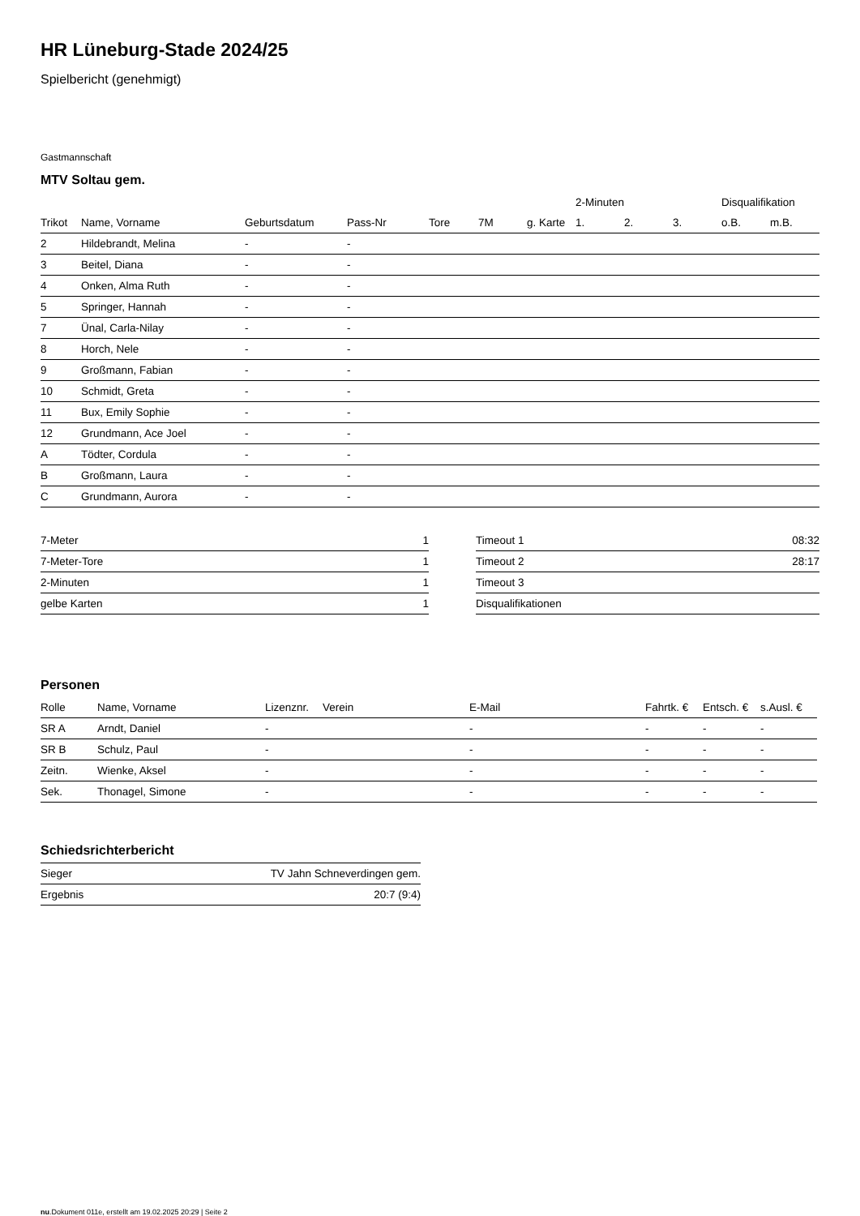HR Lüneburg-Stade 2024/25
Spielbericht (genehmigt)
Gastmannschaft
MTV Soltau gem.
| | | | | | | | | 2-Minuten | | | Disqualifikation | |
| --- | --- | --- | --- | --- | --- | --- | --- | --- | --- | --- | --- | --- |
| Trikot | Name, Vorname | Geburtsdatum | Pass-Nr | Tore | 7M | g. Karte | | 1. | 2. | 3. | o.B. | m.B. |
| 2 | Hildebrandt, Melina | - | - | | | | | | | | | |
| 3 | Beitel, Diana | - | - | | | | | | | | | |
| 4 | Onken, Alma Ruth | - | - | | | | | | | | | |
| 5 | Springer, Hannah | - | - | | | | | | | | | |
| 7 | Ünal, Carla-Nilay | - | - | | | | | | | | | |
| 8 | Horch, Nele | - | - | | | | | | | | | |
| 9 | Großmann, Fabian | - | - | | | | | | | | | |
| 10 | Schmidt, Greta | - | - | | | | | | | | | |
| 11 | Bux, Emily Sophie | - | - | | | | | | | | | |
| 12 | Grundmann, Ace Joel | - | - | | | | | | | | | |
| A | Tödter, Cordula | - | - | | | | | | | | | |
| B | Großmann, Laura | - | - | | | | | | | | | |
| C | Grundmann, Aurora | - | - | | | | | | | | | |
| 7-Meter | 1 |
| 7-Meter-Tore | 1 |
| 2-Minuten | 1 |
| gelbe Karten | 1 |
| Timeout 1 | 08:32 |
| Timeout 2 | 28:17 |
| Timeout 3 | |
| Disqualifikationen | |
Personen
| Rolle | Name, Vorname | Lizenznr. | Verein | E-Mail | Fahrtk. € | Entsch. € | s.Ausl. € |
| --- | --- | --- | --- | --- | --- | --- | --- |
| SR A | Arndt, Daniel | - | | - | - | - | - |
| SR B | Schulz, Paul | - | | - | - | - | - |
| Zeitn. | Wienke, Aksel | - | | - | - | - | - |
| Sek. | Thonagel, Simone | - | | - | - | - | - |
Schiedsrichterbericht
| Sieger | TV Jahn Schneverdingen gem. |
| Ergebnis | 20:7 (9:4) |
nu.Dokument 011e, erstellt am 19.02.2025 20:29 | Seite 2